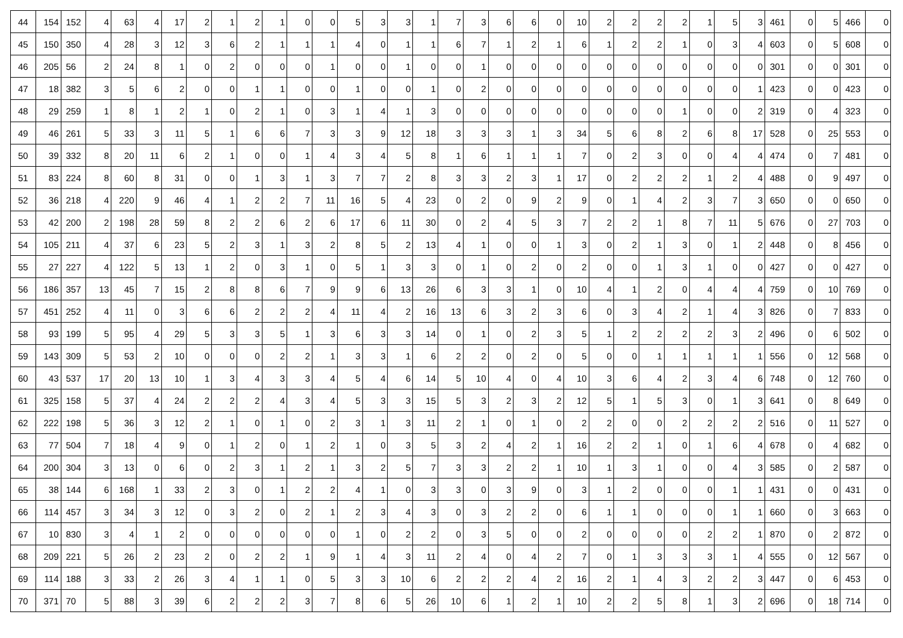| 44 | 154 | 152 | 4 | 63 | 4 | 17 | 2 | 1 | 2 | 1 | 0 | 0 | 5 | 3 | 3 | 1 | 7 | 3 | 6 | 6 | 0 | 10 | 2 | 2 | 2 | 2 | 1 | 5 | 3 | 461 | 0 | 5 | 466 | 0 |
| 45 | 150 | 350 | 4 | 28 | 3 | 12 | 3 | 6 | 2 | 1 | 1 | 1 | 4 | 0 | 1 | 1 | 6 | 7 | 1 | 2 | 1 | 6 | 1 | 2 | 2 | 1 | 0 | 3 | 4 | 603 | 0 | 5 | 608 | 0 |
| 46 | 205 | 56 | 2 | 24 | 8 | 1 | 0 | 2 | 0 | 0 | 0 | 1 | 0 | 0 | 1 | 0 | 0 | 1 | 0 | 0 | 0 | 0 | 0 | 0 | 0 | 0 | 0 | 0 | 0 | 301 | 0 | 0 | 301 | 0 |
| 47 | 18 | 382 | 3 | 5 | 6 | 2 | 0 | 0 | 1 | 1 | 0 | 0 | 1 | 0 | 0 | 1 | 0 | 2 | 0 | 0 | 0 | 0 | 0 | 0 | 0 | 0 | 0 | 0 | 1 | 423 | 0 | 0 | 423 | 0 |
| 48 | 29 | 259 | 1 | 8 | 1 | 2 | 1 | 0 | 2 | 1 | 0 | 3 | 1 | 4 | 1 | 3 | 0 | 0 | 0 | 0 | 0 | 0 | 0 | 0 | 0 | 1 | 0 | 0 | 2 | 319 | 0 | 4 | 323 | 0 |
| 49 | 46 | 261 | 5 | 33 | 3 | 11 | 5 | 1 | 6 | 6 | 7 | 3 | 3 | 9 | 12 | 18 | 3 | 3 | 3 | 1 | 3 | 34 | 5 | 6 | 8 | 2 | 6 | 8 | 17 | 528 | 0 | 25 | 553 | 0 |
| 50 | 39 | 332 | 8 | 20 | 11 | 6 | 2 | 1 | 0 | 0 | 1 | 4 | 3 | 4 | 5 | 8 | 1 | 6 | 1 | 1 | 1 | 7 | 0 | 2 | 3 | 0 | 0 | 4 | 4 | 474 | 0 | 7 | 481 | 0 |
| 51 | 83 | 224 | 8 | 60 | 8 | 31 | 0 | 0 | 1 | 3 | 1 | 3 | 7 | 7 | 2 | 8 | 3 | 3 | 2 | 3 | 1 | 17 | 0 | 2 | 2 | 2 | 1 | 2 | 4 | 488 | 0 | 9 | 497 | 0 |
| 52 | 36 | 218 | 4 | 220 | 9 | 46 | 4 | 1 | 2 | 2 | 7 | 11 | 16 | 5 | 4 | 23 | 0 | 2 | 0 | 9 | 2 | 9 | 0 | 1 | 4 | 2 | 3 | 7 | 3 | 650 | 0 | 0 | 650 | 0 |
| 53 | 42 | 200 | 2 | 198 | 28 | 59 | 8 | 2 | 2 | 6 | 2 | 6 | 17 | 6 | 11 | 30 | 0 | 2 | 4 | 5 | 3 | 7 | 2 | 2 | 1 | 8 | 7 | 11 | 5 | 676 | 0 | 27 | 703 | 0 |
| 54 | 105 | 211 | 4 | 37 | 6 | 23 | 5 | 2 | 3 | 1 | 3 | 2 | 8 | 5 | 2 | 13 | 4 | 1 | 0 | 0 | 1 | 3 | 0 | 2 | 1 | 3 | 0 | 1 | 2 | 448 | 0 | 8 | 456 | 0 |
| 55 | 27 | 227 | 4 | 122 | 5 | 13 | 1 | 2 | 0 | 3 | 1 | 0 | 5 | 1 | 3 | 3 | 0 | 1 | 0 | 2 | 0 | 2 | 0 | 0 | 1 | 3 | 1 | 0 | 0 | 427 | 0 | 0 | 427 | 0 |
| 56 | 186 | 357 | 13 | 45 | 7 | 15 | 2 | 8 | 8 | 6 | 7 | 9 | 9 | 6 | 13 | 26 | 6 | 3 | 3 | 1 | 0 | 10 | 4 | 1 | 2 | 0 | 4 | 4 | 4 | 759 | 0 | 10 | 769 | 0 |
| 57 | 451 | 252 | 4 | 11 | 0 | 3 | 6 | 6 | 2 | 2 | 2 | 4 | 11 | 4 | 2 | 16 | 13 | 6 | 3 | 2 | 3 | 6 | 0 | 3 | 4 | 2 | 1 | 4 | 3 | 826 | 0 | 7 | 833 | 0 |
| 58 | 93 | 199 | 5 | 95 | 4 | 29 | 5 | 3 | 3 | 5 | 1 | 3 | 6 | 3 | 3 | 14 | 0 | 1 | 0 | 2 | 3 | 5 | 1 | 2 | 2 | 2 | 2 | 3 | 2 | 496 | 0 | 6 | 502 | 0 |
| 59 | 143 | 309 | 5 | 53 | 2 | 10 | 0 | 0 | 0 | 2 | 2 | 1 | 3 | 3 | 1 | 6 | 2 | 2 | 0 | 2 | 0 | 5 | 0 | 0 | 1 | 1 | 1 | 1 | 1 | 556 | 0 | 12 | 568 | 0 |
| 60 | 43 | 537 | 17 | 20 | 13 | 10 | 1 | 3 | 4 | 3 | 3 | 4 | 5 | 4 | 6 | 14 | 5 | 10 | 4 | 0 | 4 | 10 | 3 | 6 | 4 | 2 | 3 | 4 | 6 | 748 | 0 | 12 | 760 | 0 |
| 61 | 325 | 158 | 5 | 37 | 4 | 24 | 2 | 2 | 2 | 4 | 3 | 4 | 5 | 3 | 3 | 15 | 5 | 3 | 2 | 3 | 2 | 12 | 5 | 1 | 5 | 3 | 0 | 1 | 3 | 641 | 0 | 8 | 649 | 0 |
| 62 | 222 | 198 | 5 | 36 | 3 | 12 | 2 | 1 | 0 | 1 | 0 | 2 | 3 | 1 | 3 | 11 | 2 | 1 | 0 | 1 | 0 | 2 | 2 | 0 | 0 | 2 | 2 | 2 | 2 | 516 | 0 | 11 | 527 | 0 |
| 63 | 77 | 504 | 7 | 18 | 4 | 9 | 0 | 1 | 2 | 0 | 1 | 2 | 1 | 0 | 3 | 5 | 3 | 2 | 4 | 2 | 1 | 16 | 2 | 2 | 1 | 0 | 1 | 6 | 4 | 678 | 0 | 4 | 682 | 0 |
| 64 | 200 | 304 | 3 | 13 | 0 | 6 | 0 | 2 | 3 | 1 | 2 | 1 | 3 | 2 | 5 | 7 | 3 | 3 | 2 | 2 | 1 | 10 | 1 | 3 | 1 | 0 | 0 | 4 | 3 | 585 | 0 | 2 | 587 | 0 |
| 65 | 38 | 144 | 6 | 168 | 1 | 33 | 2 | 3 | 0 | 1 | 2 | 2 | 4 | 1 | 0 | 3 | 3 | 0 | 3 | 9 | 0 | 3 | 1 | 2 | 0 | 0 | 0 | 1 | 1 | 431 | 0 | 0 | 431 | 0 |
| 66 | 114 | 457 | 3 | 34 | 3 | 12 | 0 | 3 | 2 | 0 | 2 | 1 | 2 | 3 | 4 | 3 | 0 | 3 | 2 | 2 | 0 | 6 | 1 | 1 | 0 | 0 | 0 | 1 | 1 | 660 | 0 | 3 | 663 | 0 |
| 67 | 10 | 830 | 3 | 4 | 1 | 2 | 0 | 0 | 0 | 0 | 0 | 0 | 1 | 0 | 2 | 2 | 0 | 3 | 5 | 0 | 0 | 2 | 0 | 0 | 0 | 0 | 2 | 2 | 1 | 870 | 0 | 2 | 872 | 0 |
| 68 | 209 | 221 | 5 | 26 | 2 | 23 | 2 | 0 | 2 | 2 | 1 | 9 | 1 | 4 | 3 | 11 | 2 | 4 | 0 | 4 | 2 | 7 | 0 | 1 | 3 | 3 | 3 | 1 | 4 | 555 | 0 | 12 | 567 | 0 |
| 69 | 114 | 188 | 3 | 33 | 2 | 26 | 3 | 4 | 1 | 1 | 0 | 5 | 3 | 3 | 10 | 6 | 2 | 2 | 2 | 4 | 2 | 16 | 2 | 1 | 4 | 3 | 2 | 2 | 3 | 447 | 0 | 6 | 453 | 0 |
| 70 | 371 | 70 | 5 | 88 | 3 | 39 | 6 | 2 | 2 | 2 | 3 | 7 | 8 | 6 | 5 | 26 | 10 | 6 | 1 | 2 | 1 | 10 | 2 | 2 | 5 | 8 | 1 | 3 | 2 | 696 | 0 | 18 | 714 | 0 |